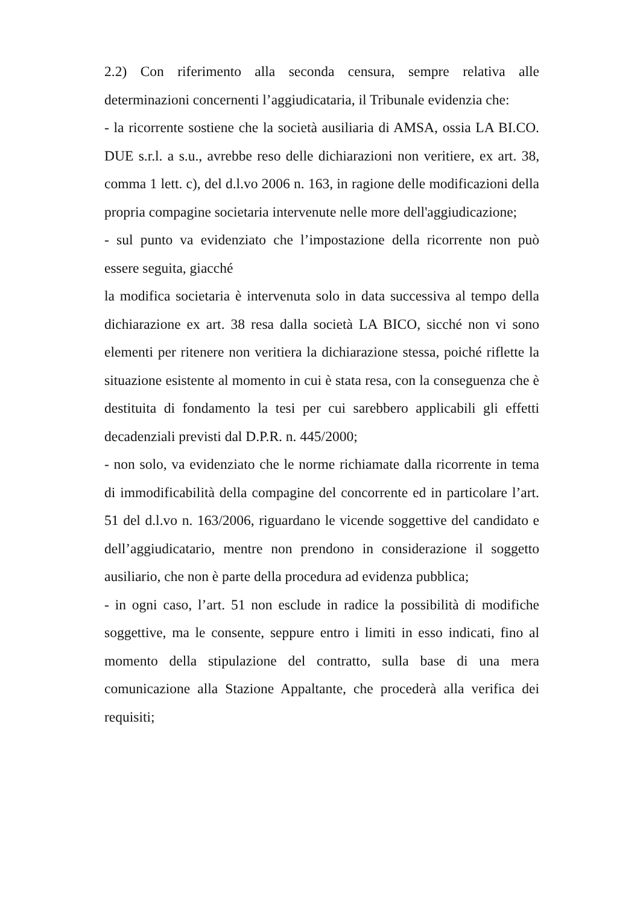2.2) Con riferimento alla seconda censura, sempre relativa alle determinazioni concernenti l’aggiudicataria, il Tribunale evidenzia che:
- la ricorrente sostiene che la società ausiliaria di AMSA, ossia LA BI.CO. DUE s.r.l. a s.u., avrebbe reso delle dichiarazioni non veritiere, ex art. 38, comma 1 lett. c), del d.l.vo 2006 n. 163, in ragione delle modificazioni della propria compagine societaria intervenute nelle more dell'aggiudicazione;
- sul punto va evidenziato che l’impostazione della ricorrente non può essere seguita, giacché
la modifica societaria è intervenuta solo in data successiva al tempo della dichiarazione ex art. 38 resa dalla società LA BICO, sicché non vi sono elementi per ritenere non veritiera la dichiarazione stessa, poiché riflette la situazione esistente al momento in cui è stata resa, con la conseguenza che è destituita di fondamento la tesi per cui sarebbero applicabili gli effetti decadenziali previsti dal D.P.R. n. 445/2000;
- non solo, va evidenziato che le norme richiamate dalla ricorrente in tema di immodificabilità della compagine del concorrente ed in particolare l’art. 51 del d.l.vo n. 163/2006, riguardano le vicende soggettive del candidato e dell’aggiudicatario, mentre non prendono in considerazione il soggetto ausiliario, che non è parte della procedura ad evidenza pubblica;
- in ogni caso, l’art. 51 non esclude in radice la possibilità di modifiche soggettive, ma le consente, seppure entro i limiti in esso indicati, fino al momento della stipulazione del contratto, sulla base di una mera comunicazione alla Stazione Appaltante, che procederà alla verifica dei requisiti;